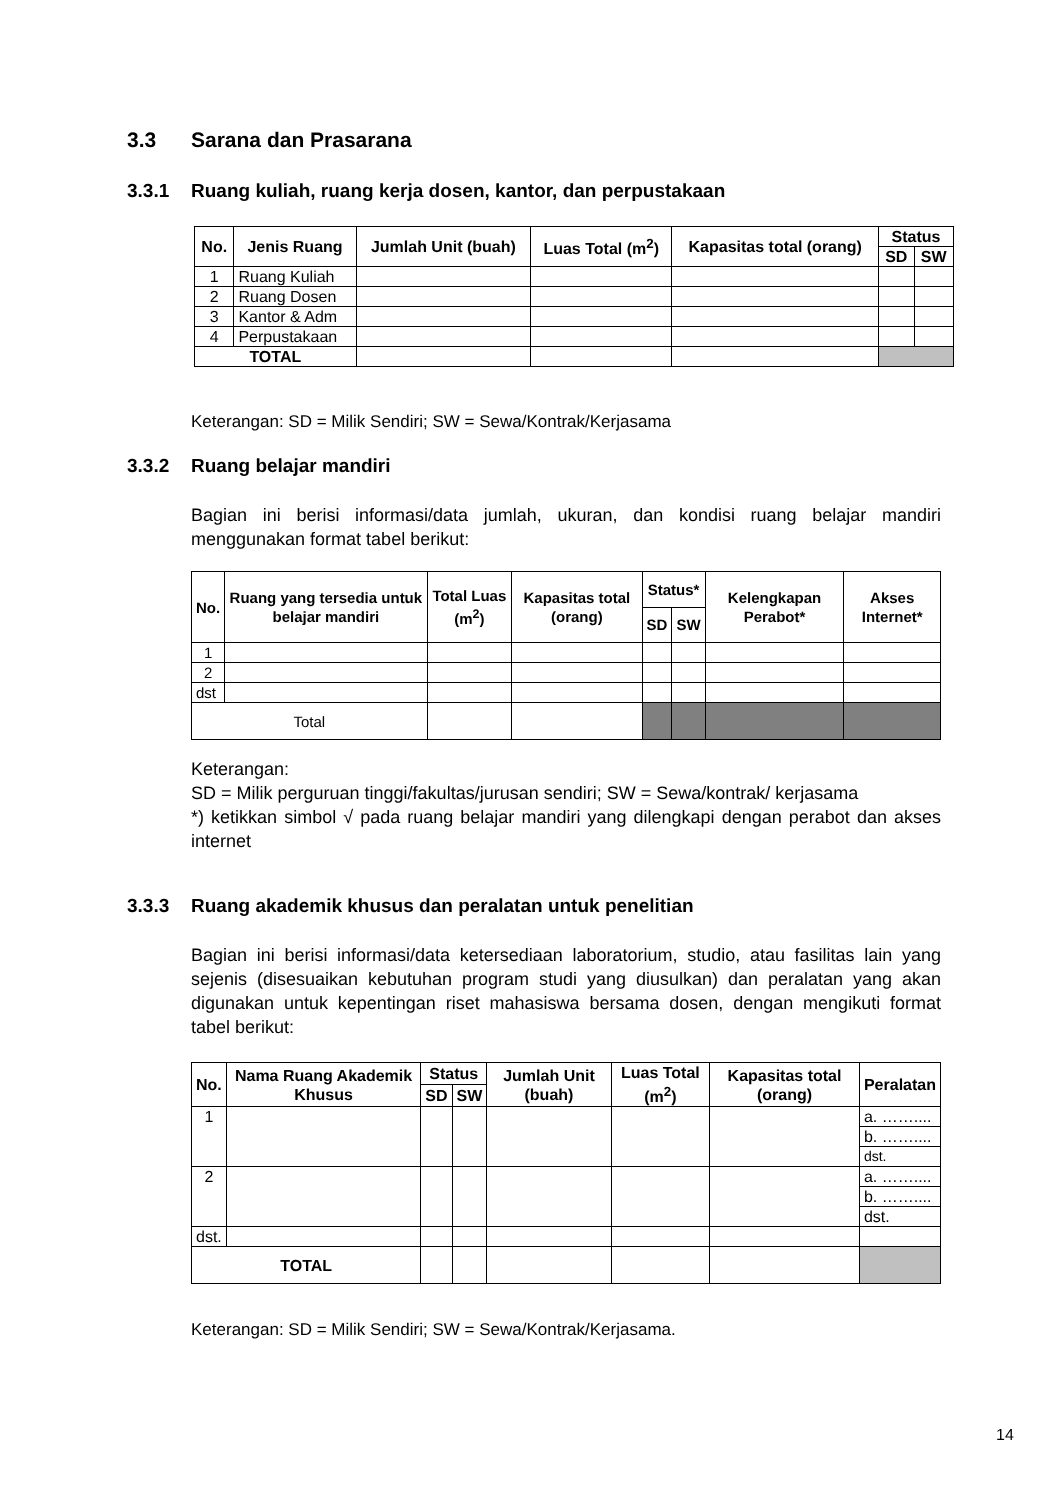3.3 Sarana dan Prasarana
3.3.1 Ruang kuliah, ruang kerja dosen, kantor, dan perpustakaan
| No. | Jenis Ruang | Jumlah Unit (buah) | Luas Total (m<sup>2</sup>) | Kapasitas total (orang) | Status | |
| --- | --- | --- | --- | --- | --- | --- |
| | | | | | SD | SW |
| 1 | Ruang Kuliah | | | | | |
| 2 | Ruang Dosen | | | | | |
| 3 | Kantor & Adm | | | | | |
| 4 | Perpustakaan | | | | | |
| TOTAL | | | | | | |
Keterangan: SD = Milik Sendiri; SW = Sewa/Kontrak/Kerjasama
3.3.2 Ruang belajar mandiri
Bagian ini berisi informasi/data jumlah, ukuran, dan kondisi ruang belajar mandiri menggunakan format tabel berikut:
| No. | Ruang yang tersedia untuk belajar mandiri | Total Luas (m<sup>2</sup>) | Kapasitas total (orang) | Status* | | Kelengkapan Perabot* | Akses Internet* |
| --- | --- | --- | --- | --- | --- | --- | --- |
| | | | | SD | SW | | |
| 1 | | | | | | | |
| 2 | | | | | | | |
| dst | | | | | | | |
| Total | | | | | | | |
Keterangan:
SD = Milik perguruan tinggi/fakultas/jurusan sendiri; SW = Sewa/kontrak/ kerjasama
*) ketikkan simbol √ pada ruang belajar mandiri yang dilengkapi dengan perabot dan akses internet
3.3.3 Ruang akademik khusus dan peralatan untuk penelitian
Bagian ini berisi informasi/data ketersediaan laboratorium, studio, atau fasilitas lain yang sejenis (disesuaikan kebutuhan program studi yang diusulkan) dan peralatan yang akan digunakan untuk kepentingan riset mahasiswa bersama dosen, dengan mengikuti format tabel berikut:
| No. | Nama Ruang Akademik Khusus | Status | | Jumlah Unit (buah) | Luas Total (m<sup>2</sup>) | Kapasitas total (orang) | Peralatan |
| --- | --- | --- | --- | --- | --- | --- | --- |
| | | SD | SW | | | | |
| 1 | | | | | | | a. …….... |
| | | | | | | | b. …….... |
| | | | | | | | dst. |
| 2 | | | | | | | a. …….... |
| | | | | | | | b. …….... |
| | | | | | | | dst. |
| dst. | | | | | | | |
| TOTAL | | | | | | | |
Keterangan: SD = Milik Sendiri; SW = Sewa/Kontrak/Kerjasama.
14